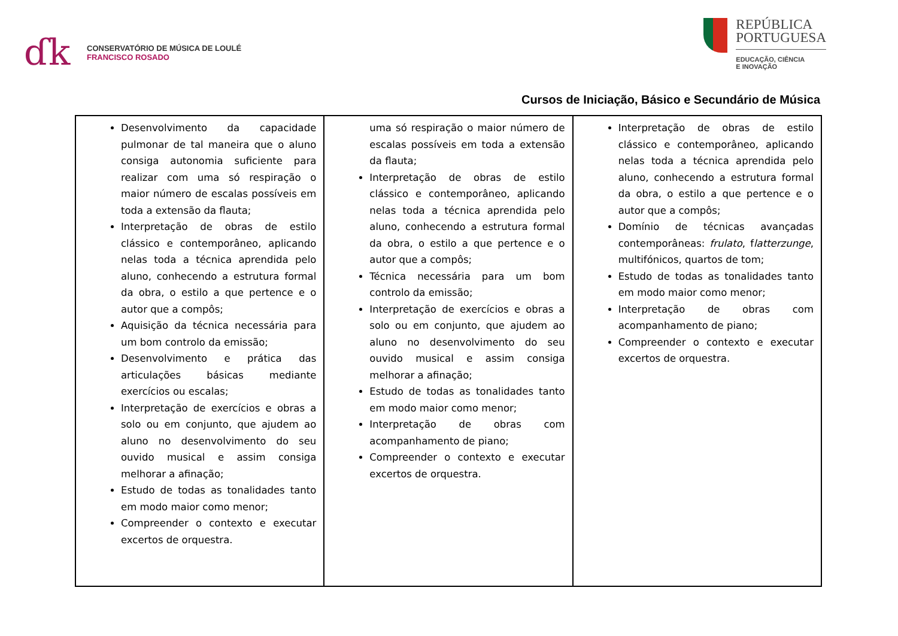ɗk
CONSERVATÓRIO DE MÚSICA DE LOULÉ
FRANCISCO ROSADO
REPÚBLICA
PORTUGUESA
EDUCAÇÃO, CIÊNCIA
E INOVAÇÃO
Cursos de Iniciação, Básico e Secundário de Música
| Desenvolvimento da capacidade pulmonar de tal maneira que o aluno consiga autonomia suficiente para realizar com uma só respiração o maior número de escalas possíveis em toda a extensão da flauta; Interpretação de obras de estilo clássico e contemporâneo, aplicando nelas toda a técnica aprendida pelo aluno, conhecendo a estrutura formal da obra, o estilo a que pertence e o autor que a compôs; Aquisição da técnica necessária para um bom controlo da emissão; Desenvolvimento e prática das articulações básicas mediante exercícios ou escalas; Interpretação de exercícios e obras a solo ou em conjunto, que ajudem ao aluno no desenvolvimento do seu ouvido musical e assim consiga melhorar a afinação; Estudo de todas as tonalidades tanto em modo maior como menor; Compreender o contexto e executar excertos de orquestra. | uma só respiração o maior número de escalas possíveis em toda a extensão da flauta; Interpretação de obras de estilo clássico e contemporâneo, aplicando nelas toda a técnica aprendida pelo aluno, conhecendo a estrutura formal da obra, o estilo a que pertence e o autor que a compôs; Técnica necessária para um bom controlo da emissão; Interpretação de exercícios e obras a solo ou em conjunto, que ajudem ao aluno no desenvolvimento do seu ouvido musical e assim consiga melhorar a afinação; Estudo de todas as tonalidades tanto em modo maior como menor; Interpretação de obras com acompanhamento de piano; Compreender o contexto e executar excertos de orquestra. | Interpretação de obras de estilo clássico e contemporâneo, aplicando nelas toda a técnica aprendida pelo aluno, conhecendo a estrutura formal da obra, o estilo a que pertence e o autor que a compôs; Domínio de técnicas avançadas contemporâneas: frulato , f latterzunge , multifónicos, quartos de tom; Estudo de todas as tonalidades tanto em modo maior como menor; Interpretação de obras com acompanhamento de piano; Compreender o contexto e executar excertos de orquestra. |